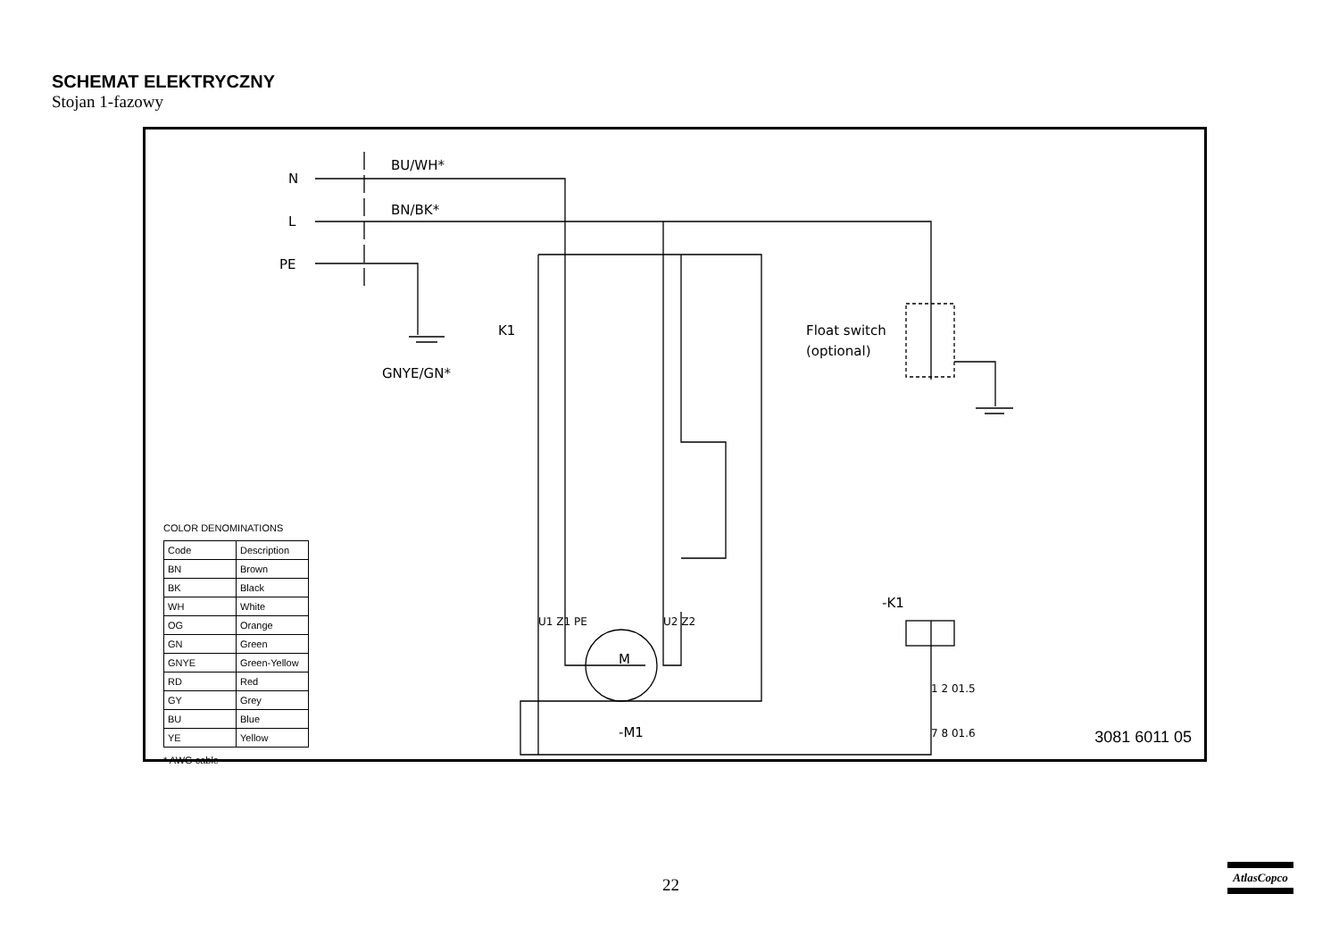SCHEMAT ELEKTRYCZNY
Stojan 1-fazowy
N
L
PE
BU/WH*
BN/BK*
GNYE/GN*
Float switch
(optional)
K1
-K1
M
-M1
U1 Z1 PE
U2 Z2
1 2 01.5
7 8 01.6
COLOR DENOMINATIONS
| Code | Description |
| --- | --- |
| BN | Brown |
| BK | Black |
| WH | White |
| OG | Orange |
| GN | Green |
| GNYE | Green-Yellow |
| RD | Red |
| GY | Grey |
| BU | Blue |
| YE | Yellow |
* AWG cable
3081 6011 05
22
AtlasCopco